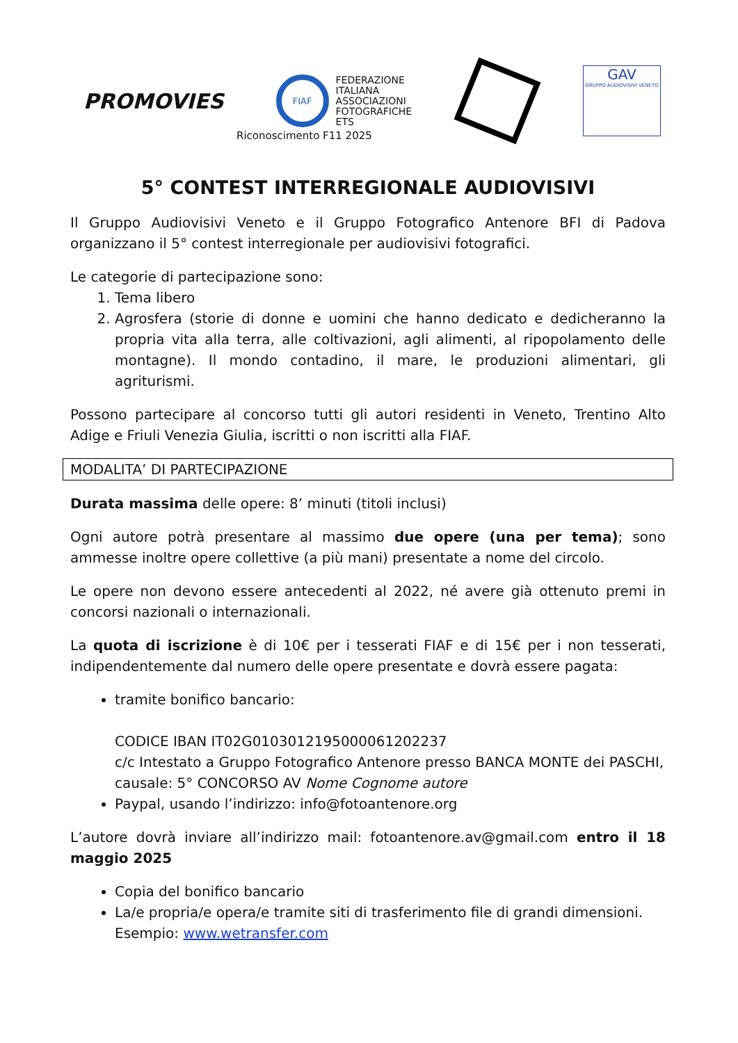PROMOVIES
FIAF
FEDERAZIONE
ITALIANA
ASSOCIAZIONI
FOTOGRAFICHE
ETS
GAV
GRUPPO AUDIOVISIVI VENETO
Riconoscimento F11 2025
5° CONTEST INTERREGIONALE AUDIOVISIVI
Il Gruppo Audiovisivi Veneto e il Gruppo Fotografico Antenore BFI di Padova organizzano il 5° contest interregionale per audiovisivi fotografici.
Le categorie di partecipazione sono:
1. Tema libero
2. Agrosfera (storie di donne e uomini che hanno dedicato e dedicheranno la propria vita alla terra, alle coltivazioni, agli alimenti, al ripopolamento delle montagne). Il mondo contadino, il mare, le produzioni alimentari, gli agriturismi.
Possono partecipare al concorso tutti gli autori residenti in Veneto, Trentino Alto Adige e Friuli Venezia Giulia, iscritti o non iscritti alla FIAF.
MODALITA’ DI PARTECIPAZIONE
Durata massima delle opere: 8’ minuti (titoli inclusi)
Ogni autore potrà presentare al massimo due opere (una per tema); sono ammesse inoltre opere collettive (a più mani) presentate a nome del circolo.
Le opere non devono essere antecedenti al 2022, né avere già ottenuto premi in concorsi nazionali o internazionali.
La quota di iscrizione è di 10€ per i tesserati FIAF e di 15€ per i non tesserati, indipendentemente dal numero delle opere presentate e dovrà essere pagata:
tramite bonifico bancario:
CODICE IBAN IT02G0103012195000061202237
c/c Intestato a Gruppo Fotografico Antenore presso BANCA MONTE dei PASCHI, causale: 5° CONCORSO AV Nome Cognome autore
Paypal, usando l’indirizzo: info@fotoantenore.org
L’autore dovrà inviare all’indirizzo mail: fotoantenore.av@gmail.com entro il 18 maggio 2025
Copia del bonifico bancario
La/e propria/e opera/e tramite siti di trasferimento file di grandi dimensioni.
Esempio: www.wetransfer.com